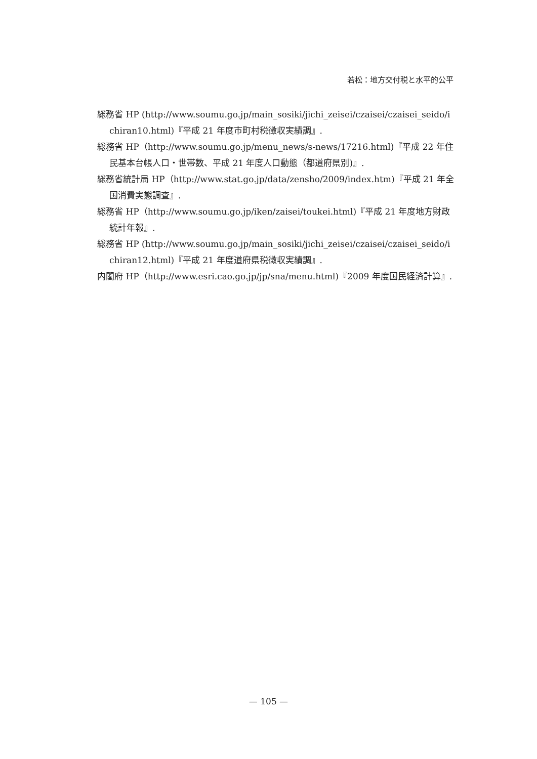若松：地方交付税と水平的公平
総務省 HP (http://www.soumu.go.jp/main_sosiki/jichi_zeisei/czaisei/czaisei_seido/ichiran10.html)『平成 21 年度市町村税徴収実績調』.
総務省 HP（http://www.soumu.go.jp/menu_news/s-news/17216.html)『平成 22 年住民基本台帳人口・世帯数、平成 21 年度人口動態（都道府県別)』.
総務省統計局 HP（http://www.stat.go.jp/data/zensho/2009/index.htm)『平成 21 年全国消費実態調査』.
総務省 HP（http://www.soumu.go.jp/iken/zaisei/toukei.html)『平成 21 年度地方財政統計年報』.
総務省 HP (http://www.soumu.go.jp/main_sosiki/jichi_zeisei/czaisei/czaisei_seido/ichiran12.html)『平成 21 年度道府県税徴収実績調』.
内閣府 HP（http://www.esri.cao.go.jp/jp/sna/menu.html)『2009 年度国民経済計算』.
— 105 —